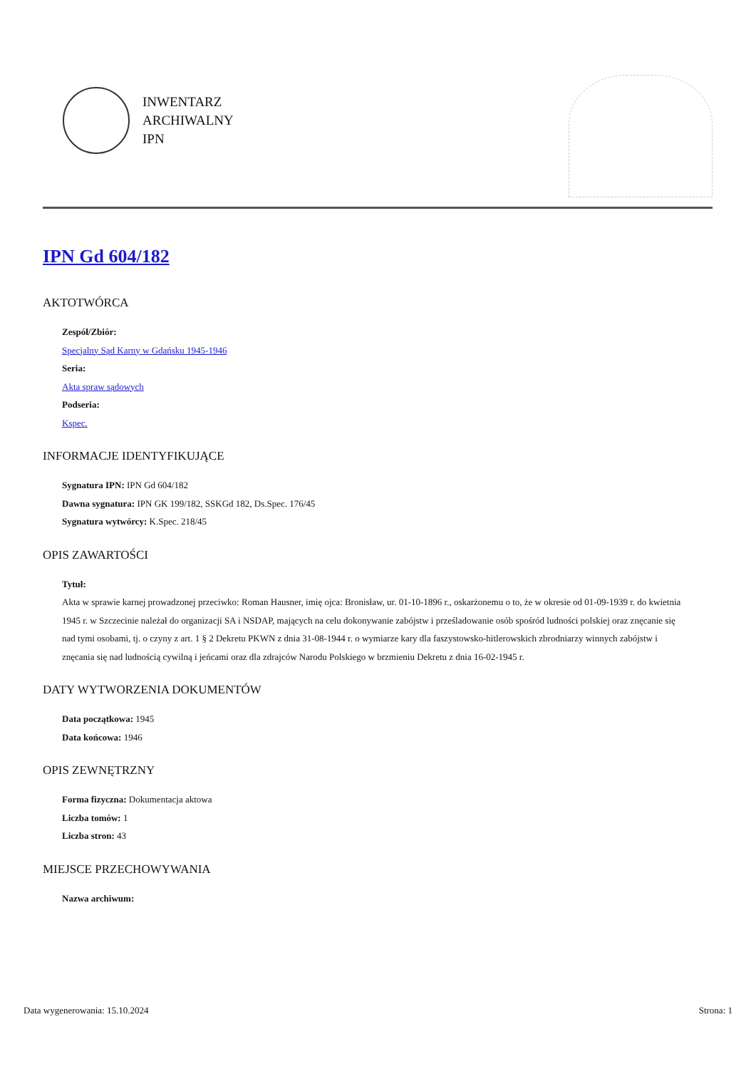INWENTARZ
ARCHIWALNY
IPN
IPN Gd 604/182
AKTOTWÓRCA
Zespół/Zbiór:
Specjalny Sąd Karny w Gdańsku 1945-1946
Seria:
Akta spraw sądowych
Podseria:
Kspec.
INFORMACJE IDENTYFIKUJĄCE
Sygnatura IPN: IPN Gd 604/182
Dawna sygnatura: IPN GK 199/182, SSKGd 182, Ds.Spec. 176/45
Sygnatura wytwórcy: K.Spec. 218/45
OPIS ZAWARTOŚCI
Tytuł:
Akta w sprawie karnej prowadzonej przeciwko: Roman Hausner, imię ojca: Bronisław, ur. 01-10-1896 r., oskarżonemu o to, że w okresie od 01-09-1939 r. do kwietnia 1945 r. w Szczecinie należał do organizacji SA i NSDAP, mających na celu dokonywanie zabójstw i prześladowanie osób spośród ludności polskiej oraz znęcanie się nad tymi osobami, tj. o czyny z art. 1 § 2 Dekretu PKWN z dnia 31-08-1944 r. o wymiarze kary dla faszystowsko-hitlerowskich zbrodniarzy winnych zabójstw i znęcania się nad ludnością cywilną i jeńcami oraz dla zdrajców Narodu Polskiego w brzmieniu Dekretu z dnia 16-02-1945 r.
DATY WYTWORZENIA DOKUMENTÓW
Data początkowa: 1945
Data końcowa: 1946
OPIS ZEWNĘTRZNY
Forma fizyczna: Dokumentacja aktowa
Liczba tomów: 1
Liczba stron: 43
MIEJSCE PRZECHOWYWANIA
Nazwa archiwum:
Data wygenerowania: 15.10.2024 Strona: 1